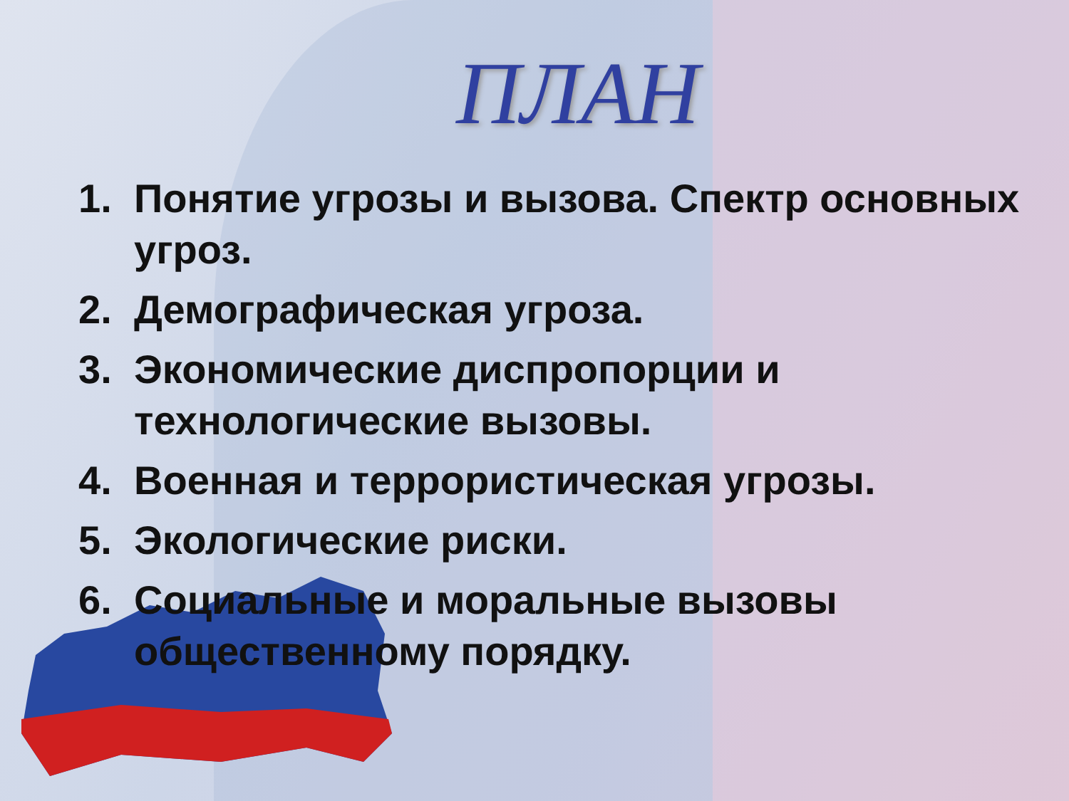ПЛАН
1. Понятие угрозы и вызова. Спектр основных угроз.
2. Демографическая угроза.
3. Экономические диспропорции и технологические вызовы.
4. Военная и террористическая угрозы.
5. Экологические риски.
6. Социальные и моральные вызовы общественному порядку.